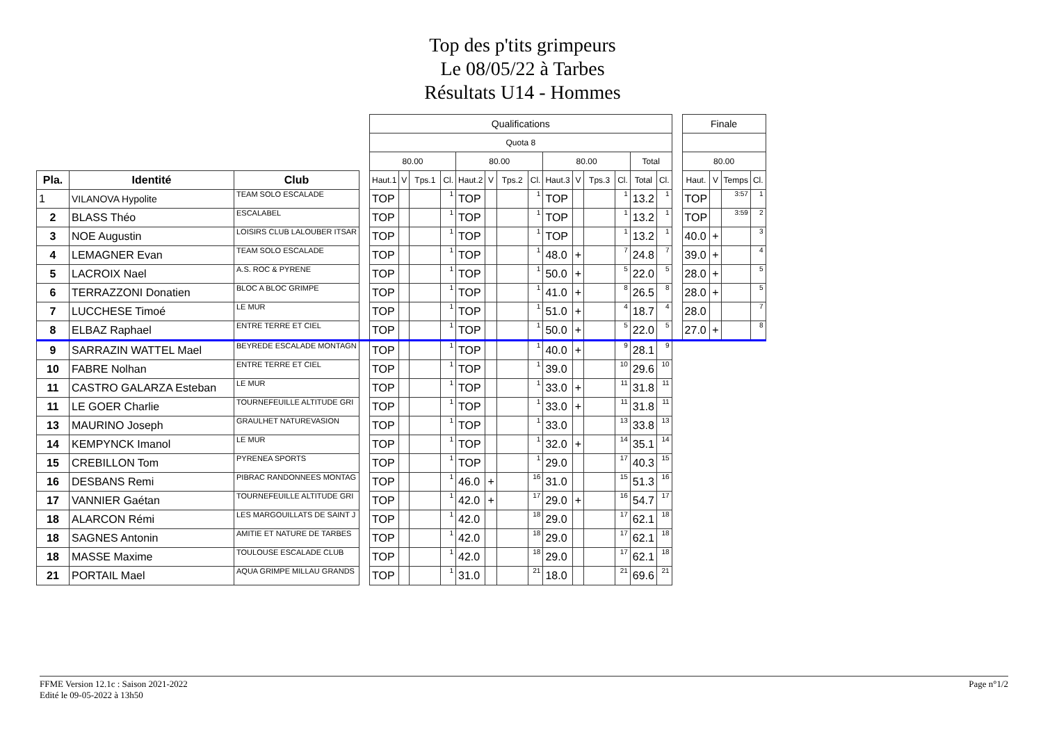Top des p'tits grimpeurs
Le 08/05/22 à Tarbes
Résultats U14 - Hommes
| | | | | Qualifications | | | | | | | | | | | | | | | Finale | | | |
| | | | | Quota 8 | | | | | | | | | | | | | | | | | | |
| | | | | 80.00 | | | | 80.00 | | | | 80.00 | | | | Total | | | 80.00 | | | |
| Pla. | Identité | Club | | Haut.1 | V | Tps.1 | Cl. | Haut.2 | V | Tps.2 | Cl. | Haut.3 | V | Tps.3 | Cl. | Total | Cl. | | Haut. | V | Temps | Cl. |
| 1 | VILANOVA Hypolite | TEAM SOLO ESCALADE | | TOP | | | 1 | TOP | | | 1 | TOP | | | 1 | 13.2 | 1 | | TOP | | 3:57 | 1 |
| 2 | BLASS Théo | ESCALABEL | | TOP | | | 1 | TOP | | | 1 | TOP | | | 1 | 13.2 | 1 | | TOP | | 3:59 | 2 |
| 3 | NOE Augustin | LOISIRS CLUB LALOUBER ITSAR | | TOP | | | 1 | TOP | | | 1 | TOP | | | 1 | 13.2 | 1 | | 40.0 | + | | 3 |
| 4 | LEMAGNER Evan | TEAM SOLO ESCALADE | | TOP | | | 1 | TOP | | | 1 | 48.0 | + | | 7 | 24.8 | 7 | | 39.0 | + | | 4 |
| 5 | LACROIX Nael | A.S. ROC & PYRENE | | TOP | | | 1 | TOP | | | 1 | 50.0 | + | | 5 | 22.0 | 5 | | 28.0 | + | | 5 |
| 6 | TERRAZZONI Donatien | BLOC A BLOC GRIMPE | | TOP | | | 1 | TOP | | | 1 | 41.0 | + | | 8 | 26.5 | 8 | | 28.0 | + | | 5 |
| 7 | LUCCHESE Timoé | LE MUR | | TOP | | | 1 | TOP | | | 1 | 51.0 | + | | 4 | 18.7 | 4 | | 28.0 | | | 7 |
| 8 | ELBAZ Raphael | ENTRE TERRE ET CIEL | | TOP | | | 1 | TOP | | | 1 | 50.0 | + | | 5 | 22.0 | 5 | | 27.0 | + | | 8 |
| 9 | SARRAZIN WATTEL Mael | BEYREDE ESCALADE MONTAGN | | TOP | | | 1 | TOP | | | 1 | 40.0 | + | | 9 | 28.1 | 9 | | | | | |
| 10 | FABRE Nolhan | ENTRE TERRE ET CIEL | | TOP | | | 1 | TOP | | | 1 | 39.0 | | | 10 | 29.6 | 10 | | | | | |
| 11 | CASTRO GALARZA Esteban | LE MUR | | TOP | | | 1 | TOP | | | 1 | 33.0 | + | | 11 | 31.8 | 11 | | | | | |
| 11 | LE GOER Charlie | TOURNEFEUILLE ALTITUDE GRI | | TOP | | | 1 | TOP | | | 1 | 33.0 | + | | 11 | 31.8 | 11 | | | | | |
| 13 | MAURINO Joseph | GRAULHET NATUREVASION | | TOP | | | 1 | TOP | | | 1 | 33.0 | | | 13 | 33.8 | 13 | | | | | |
| 14 | KEMPYNCK Imanol | LE MUR | | TOP | | | 1 | TOP | | | 1 | 32.0 | + | | 14 | 35.1 | 14 | | | | | |
| 15 | CREBILLON Tom | PYRENEA SPORTS | | TOP | | | 1 | TOP | | | 1 | 29.0 | | | 17 | 40.3 | 15 | | | | | |
| 16 | DESBANS Remi | PIBRAC RANDONNEES MONTAG | | TOP | | | 1 | 46.0 | + | | 16 | 31.0 | | | 15 | 51.3 | 16 | | | | | |
| 17 | VANNIER Gaétan | TOURNEFEUILLE ALTITUDE GRI | | TOP | | | 1 | 42.0 | + | | 17 | 29.0 | + | | 16 | 54.7 | 17 | | | | | |
| 18 | ALARCON Rémi | LES MARGOUILLATS DE SAINT J | | TOP | | | 1 | 42.0 | | | 18 | 29.0 | | | 17 | 62.1 | 18 | | | | | |
| 18 | SAGNES Antonin | AMITIE ET NATURE DE TARBES | | TOP | | | 1 | 42.0 | | | 18 | 29.0 | | | 17 | 62.1 | 18 | | | | | |
| 18 | MASSE Maxime | TOULOUSE ESCALADE CLUB | | TOP | | | 1 | 42.0 | | | 18 | 29.0 | | | 17 | 62.1 | 18 | | | | | |
| 21 | PORTAIL Mael | AQUA GRIMPE MILLAU GRANDS | | TOP | | | 1 | 31.0 | | | 21 | 18.0 | | | 21 | 69.6 | 21 | | | | | |
Page n°1/2 FFME Version 12.1c : Saison 2021-2022
Edité le 09-05-2022 à 13h50